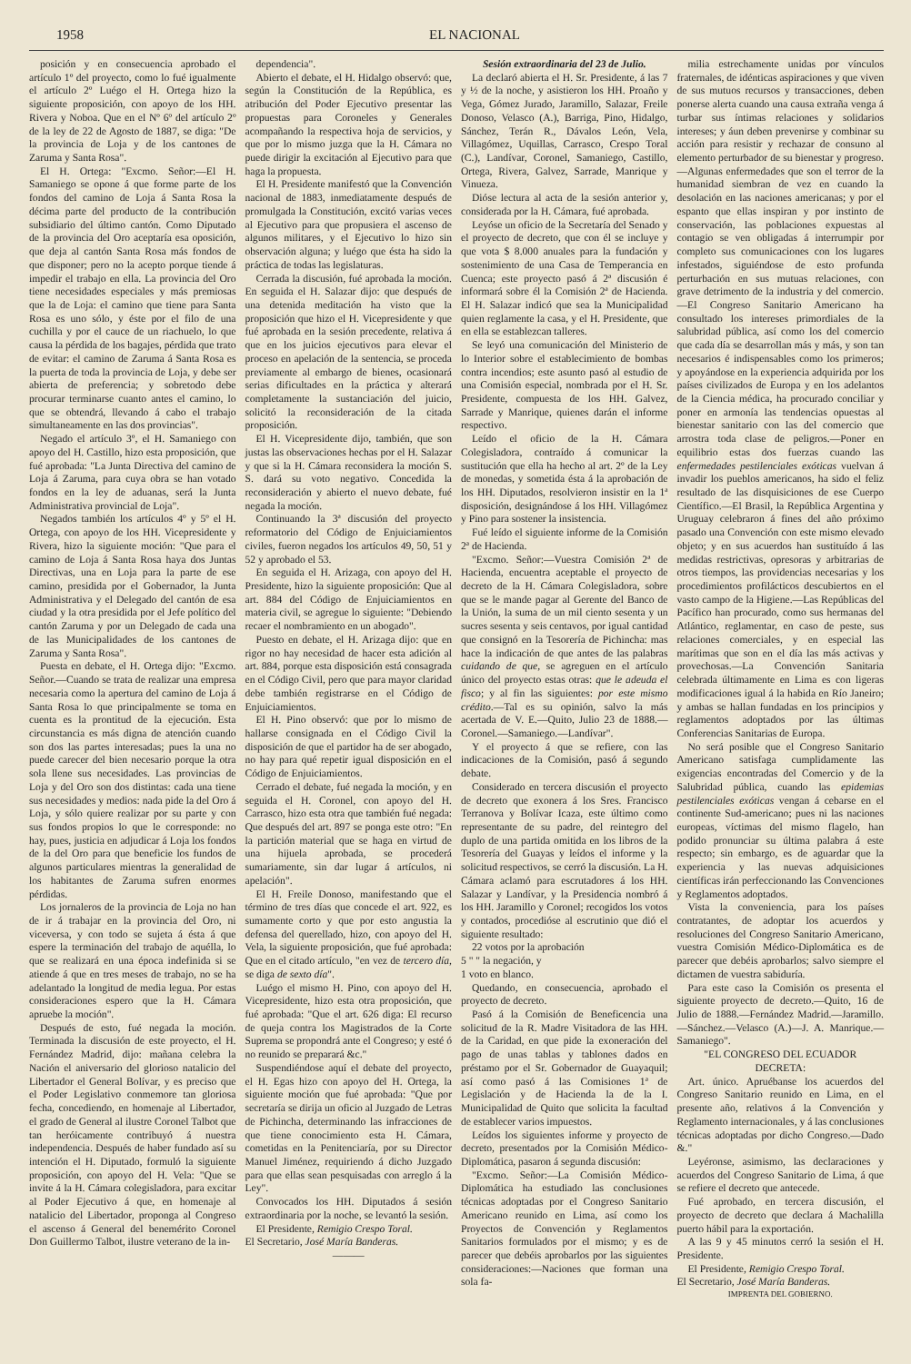1958 EL NACIONAL
posición y en consecuencia aprobado el artículo 1º del proyecto, como lo fué igualmente el artículo 2º Luégo el H. Ortega hizo la siguiente proposición, con apoyo de los HH. Rivera y Noboa. Que en el Nº 6º del artículo 2º de la ley de 22 de Agosto de 1887, se diga: "De la provincia de Loja y de los cantones de Zaruma y Santa Rosa".
El H. Ortega: "Excmo. Señor:—El H. Samaniego se opone á que forme parte de los fondos del camino de Loja á Santa Rosa la décima parte del producto de la contribución subsidiario del último cantón. Como Diputado de la provincia del Oro aceptaría esa oposición, que deja al cantón Santa Rosa más fondos de que disponer; pero no la acepto porque tiende á impedir el trabajo en ella. La provincia del Oro tiene necesidades especiales y más premiosas que la de Loja: el camino que tiene para Santa Rosa es uno sólo, y éste por el filo de una cuchilla y por el cauce de un riachuelo, lo que causa la pérdida de los bagajes, pérdida que trato de evitar: el camino de Zaruma á Santa Rosa es la puerta de toda la provincia de Loja, y debe ser abierta de preferencia; y sobretodo debe procurar terminarse cuanto antes el camino, lo que se obtendrá, llevando á cabo el trabajo simultaneamente en las dos provincias".
Negado el artículo 3º, el H. Samaniego con apoyo del H. Castillo, hizo esta proposición, que fué aprobada: "La Junta Directiva del camino de Loja á Zaruma, para cuya obra se han votado fondos en la ley de aduanas, será la Junta Administrativa provincial de Loja".
Negados también los artículos 4º y 5º el H. Ortega, con apoyo de los HH. Vicepresidente y Rivera, hizo la siguiente moción: "Que para el camino de Loja á Santa Rosa haya dos Juntas Directivas, una en Loja para la parte de ese camino, presidida por el Gobernador, la Junta Administrativa y el Delegado del cantón de esa ciudad y la otra presidida por el Jefe político del cantón Zaruma y por un Delegado de cada una de las Municipalidades de los cantones de Zaruma y Santa Rosa".
Puesta en debate, el H. Ortega dijo: "Excmo. Señor.—Cuando se trata de realizar una empresa necesaria como la apertura del camino de Loja á Santa Rosa lo que principalmente se toma en cuenta es la prontitud de la ejecución. Esta circunstancia es más digna de atención cuando son dos las partes interesadas; pues la una no puede carecer del bien necesario porque la otra sola llene sus necesidades. Las provincias de Loja y del Oro son dos distintas: cada una tiene sus necesidades y medios: nada pide la del Oro á Loja, y sólo quiere realizar por su parte y con sus fondos propios lo que le corresponde: no hay, pues, justicia en adjudicar á Loja los fondos de la del Oro para que beneficie los fundos de algunos particulares mientras la generalidad de los habitantes de Zaruma sufren enormes pérdidas.
Los jornaleros de la provincia de Loja no han de ir á trabajar en la provincia del Oro, ni viceversa, y con todo se sujeta á ésta á que espere la terminación del trabajo de aquélla, lo que se realizará en una época indefinida si se atiende á que en tres meses de trabajo, no se ha adelantado la longitud de media legua. Por estas consideraciones espero que la H. Cámara apruebe la moción".
Después de esto, fué negada la moción. Terminada la discusión de este proyecto, el H. Fernández Madrid, dijo: mañana celebra la Nación el aniversario del glorioso natalicio del Libertador el General Bolívar, y es preciso que el Poder Legislativo conmemore tan gloriosa fecha, concediendo, en homenaje al Libertador, el grado de General al ilustre Coronel Talbot que tan heróicamente contribuyó á nuestra independencia. Después de haber fundado así su intención el H. Diputado, formuló la siguiente proposición, con apoyo del H. Vela: "Que se invite á la H. Cámara colegisladora, para excitar al Poder Ejecutivo á que, en homenaje al natalicio del Libertador, proponga al Congreso el ascenso á General del benemérito Coronel Don Guillermo Talbot, ilustre veterano de la in-
dependencia".
Abierto el debate, el H. Hidalgo observó: que, según la Constitución de la República, es atribución del Poder Ejecutivo presentar las propuestas para Coroneles y Generales acompañando la respectiva hoja de servicios, y que por lo mismo juzga que la H. Cámara no puede dirigir la excitación al Ejecutivo para que haga la propuesta.
El H. Presidente manifestó que la Convención nacional de 1883, inmediatamente después de promulgada la Constitución, excitó varias veces al Ejecutivo para que propusiera el ascenso de algunos militares, y el Ejecutivo lo hizo sin observación alguna; y luégo que ésta ha sido la práctica de todas las legislaturas.
Cerrada la discusión, fué aprobada la moción. En seguida el H. Salazar dijo: que después de una detenida meditación ha visto que la proposición que hizo el H. Vicepresidente y que fué aprobada en la sesión precedente, relativa á que en los juicios ejecutivos para elevar el proceso en apelación de la sentencia, se proceda previamente al embargo de bienes, ocasionará serias dificultades en la práctica y alterará completamente la sustanciación del juicio, solicitó la reconsideración de la citada proposición.
El H. Vicepresidente dijo, también, que son justas las observaciones hechas por el H. Salazar y que si la H. Cámara reconsidera la moción S. S. dará su voto negativo. Concedida la reconsideración y abierto el nuevo debate, fué negada la moción.
Continuando la 3ª discusión del proyecto reformatorio del Código de Enjuiciamientos civiles, fueron negados los artículos 49, 50, 51 y 52 y aprobado el 53.
En seguida el H. Arizaga, con apoyo del H. Presidente, hizo la siguiente proposición: Que al art. 884 del Código de Enjuiciamientos en materia civil, se agregue lo siguiente: "Debiendo recaer el nombramiento en un abogado".
Puesto en debate, el H. Arizaga dijo: que en rigor no hay necesidad de hacer esta adición al art. 884, porque esta disposición está consagrada en el Código Civil, pero que para mayor claridad debe también registrarse en el Código de Enjuiciamientos.
El H. Pino observó: que por lo mismo de hallarse consignada en el Código Civil la disposición de que el partidor ha de ser abogado, no hay para qué repetir igual disposición en el Código de Enjuiciamientos.
Cerrado el debate, fué negada la moción, y en seguida el H. Coronel, con apoyo del H. Carrasco, hizo esta otra que también fué negada: Que después del art. 897 se ponga este otro: "En la partición material que se haga en virtud de una hijuela aprobada, se procederá sumariamente, sin dar lugar á artículos, ni apelación".
El H. Freile Donoso, manifestando que el término de tres días que concede el art. 922, es sumamente corto y que por esto angustia la defensa del querellado, hizo, con apoyo del H. Vela, la siguiente proposición, que fué aprobada: Que en el citado artículo, "en vez de tercero día, se diga de sexto día".
Luégo el mismo H. Pino, con apoyo del H. Vicepresidente, hizo esta otra proposición, que fué aprobada: "Que el art. 626 diga: El recurso de queja contra los Magistrados de la Corte Suprema se propondrá ante el Congreso; y esté ó no reunido se preparará &c."
Suspendiéndose aquí el debate del proyecto, el H. Egas hizo con apoyo del H. Ortega, la siguiente moción que fué aprobada: "Que por secretaría se dirija un oficio al Juzgado de Letras de Pichincha, determinando las infracciones de que tiene conocimiento esta H. Cámara, cometidas en la Penitenciaría, por su Director Manuel Jiménez, requiriendo á dicho Juzgado para que ellas sean pesquisadas con arreglo á la Ley".
Convocados los HH. Diputados á sesión extraordinaria por la noche, se levantó la sesión.
El Presidente, Remigio Crespo Toral.
El Secretario, José María Banderas.
———
Sesión extraordinaria del 23 de Julio.
La declaró abierta el H. Sr. Presidente, á las 7 y ½ de la noche, y asistieron los HH. Proaño y Vega, Gómez Jurado, Jaramillo, Salazar, Freile Donoso, Velasco (A.), Barriga, Pino, Hidalgo, Sánchez, Terán R., Dávalos León, Vela, Villagómez, Uquillas, Carrasco, Crespo Toral (C.), Landívar, Coronel, Samaniego, Castillo, Ortega, Rivera, Galvez, Sarrade, Manrique y Vinueza.
Dióse lectura al acta de la sesión anterior y, considerada por la H. Cámara, fué aprobada.
Leyóse un oficio de la Secretaría del Senado y el proyecto de decreto, que con él se incluye y que vota $ 8.000 anuales para la fundación y sostenimiento de una Casa de Temperancia en Cuenca; este proyecto pasó á 2ª discusión é informará sobre él la Comisión 2ª de Hacienda. El H. Salazar indicó que sea la Municipalidad quien reglamente la casa, y el H. Presidente, que en ella se establezcan talleres.
Se leyó una comunicación del Ministerio de lo Interior sobre el establecimiento de bombas contra incendios; este asunto pasó al estudio de una Comisión especial, nombrada por el H. Sr. Presidente, compuesta de los HH. Galvez, Sarrade y Manrique, quienes darán el informe respectivo.
Leído el oficio de la H. Cámara Colegisladora, contraído á comunicar la sustitución que ella ha hecho al art. 2º de la Ley de monedas, y sometida ésta á la aprobación de los HH. Diputados, resolvieron insistir en la 1ª disposición, designándose á los HH. Villagómez y Pino para sostener la insistencia.
Fué leído el siguiente informe de la Comisión 2ª de Hacienda.
"Excmo. Señor:—Vuestra Comisión 2ª de Hacienda, encuentra aceptable el proyecto de decreto de la H. Cámara Colegisladora, sobre que se le mande pagar al Gerente del Banco de la Unión, la suma de un mil ciento sesenta y un sucres sesenta y seis centavos, por igual cantidad que consignó en la Tesorería de Pichincha: mas hace la indicación de que antes de las palabras cuidando de que, se agreguen en el artículo único del proyecto estas otras: que le adeuda el fisco; y al fin las siguientes: por este mismo crédito.—Tal es su opinión, salvo la más acertada de V. E.—Quito, Julio 23 de 1888.—Coronel.—Samaniego.—Landívar".
Y el proyecto á que se refiere, con las indicaciones de la Comisión, pasó á segundo debate.
Considerado en tercera discusión el proyecto de decreto que exonera á los Sres. Francisco Terranova y Bolívar Icaza, este último como representante de su padre, del reintegro del duplo de una partida omitida en los libros de la Tesorería del Guayas y leídos el informe y la solicitud respectivos, se cerró la discusión. La H. Cámara aclamó para escrutadores á los HH. Salazar y Landívar, y la Presidencia nombró á los HH. Jaramillo y Coronel; recogidos los votos y contados, procedióse al escrutinio que dió el siguiente resultado:
22 votos por la aprobación
5 " " la negación, y
1 voto en blanco.
Quedando, en consecuencia, aprobado el proyecto de decreto.
Pasó á la Comisión de Beneficencia una solicitud de la R. Madre Visitadora de las HH. de la Caridad, en que pide la exoneración del pago de unas tablas y tablones dados en préstamo por el Sr. Gobernador de Guayaquil; así como pasó á las Comisiones 1ª de Legislación y de Hacienda la de la I. Municipalidad de Quito que solicita la facultad de establecer varios impuestos.
Leídos los siguientes informe y proyecto de decreto, presentados por la Comisión Médico-Diplomática, pasaron á segunda discusión:
"Excmo. Señor:—La Comisión Médico-Diplomática ha estudiado las conclusiones técnicas adoptadas por el Congreso Sanitario Americano reunido en Lima, así como los Proyectos de Convención y Reglamentos Sanitarios formulados por el mismo; y es de parecer que debéis aprobarlos por las siguientes consideraciones:—Naciones que forman una sola fa-
milia estrechamente unidas por vínculos fraternales, de idénticas aspiraciones y que viven de sus mutuos recursos y transacciones, deben ponerse alerta cuando una causa extraña venga á turbar sus íntimas relaciones y solidarios intereses; y áun deben prevenirse y combinar su acción para resistir y rechazar de consuno al elemento perturbador de su bienestar y progreso.—Algunas enfermedades que son el terror de la humanidad siembran de vez en cuando la desolación en las naciones americanas; y por el espanto que ellas inspiran y por instinto de conservación, las poblaciones expuestas al contagio se ven obligadas á interrumpir por completo sus comunicaciones con los lugares infestados, siguiéndose de esto profunda perturbación en sus mutuas relaciones, con grave detrimento de la industria y del comercio.—El Congreso Sanitario Americano ha consultado los intereses primordiales de la salubridad pública, así como los del comercio que cada día se desarrollan más y más, y son tan necesarios é indispensables como los primeros; y apoyándose en la experiencia adquirida por los países civilizados de Europa y en los adelantos de la Ciencia médica, ha procurado conciliar y poner en armonía las tendencias opuestas al bienestar sanitario con las del comercio que arrostra toda clase de peligros.—Poner en equilibrio estas dos fuerzas cuando las enfermedades pestilenciales exóticas vuelvan á invadir los pueblos americanos, ha sido el feliz resultado de las disquisiciones de ese Cuerpo Científico.—El Brasil, la República Argentina y Uruguay celebraron á fines del año próximo pasado una Convención con este mismo elevado objeto; y en sus acuerdos han sustituído á las medidas restrictivas, opresoras y arbitrarias de otros tiempos, las providencias necesarias y los procedimientos profilácticos descubiertos en el vasto campo de la Higiene.—Las Repúblicas del Pacífico han procurado, como sus hermanas del Atlántico, reglamentar, en caso de peste, sus relaciones comerciales, y en especial las marítimas que son en el día las más activas y provechosas.—La Convención Sanitaria celebrada últimamente en Lima es con ligeras modificaciones igual á la habida en Río Janeiro; y ambas se hallan fundadas en los principios y reglamentos adoptados por las últimas Conferencias Sanitarias de Europa.
No será posible que el Congreso Sanitario Americano satisfaga cumplidamente las exigencias encontradas del Comercio y de la Salubridad pública, cuando las epidemias pestilenciales exóticas vengan á cebarse en el continente Sud-americano; pues ni las naciones europeas, víctimas del mismo flagelo, han podido pronunciar su última palabra á este respecto; sin embargo, es de aguardar que la experiencia y las nuevas adquisiciones científicas irán perfeccionando las Convenciones y Reglamentos adoptados.
Vista la conveniencia, para los países contratantes, de adoptar los acuerdos y resoluciones del Congreso Sanitario Americano, vuestra Comisión Médico-Diplomática es de parecer que debéis aprobarlos; salvo siempre el dictamen de vuestra sabiduría.
Para este caso la Comisión os presenta el siguiente proyecto de decreto.—Quito, 16 de Julio de 1888.—Fernández Madrid.—Jaramillo.—Sánchez.—Velasco (A.)—J. A. Manrique.—Samaniego".
"EL CONGRESO DEL ECUADOR
DECRETA:
Art. único. Apruébanse los acuerdos del Congreso Sanitario reunido en Lima, en el presente año, relativos á la Convención y Reglamento internacionales, y á las conclusiones técnicas adoptadas por dicho Congreso.—Dado &."
Leyéronse, asimismo, las declaraciones y acuerdos del Congreso Sanitario de Lima, á que se refiere el decreto que antecede.
Fué aprobado, en tercera discusión, el proyecto de decreto que declara á Machalilla puerto hábil para la exportación.
A las 9 y 45 minutos cerró la sesión el H. Presidente.
El Presidente, Remigio Crespo Toral.
El Secretario, José María Banderas.
IMPRENTA DEL GOBIERNO.